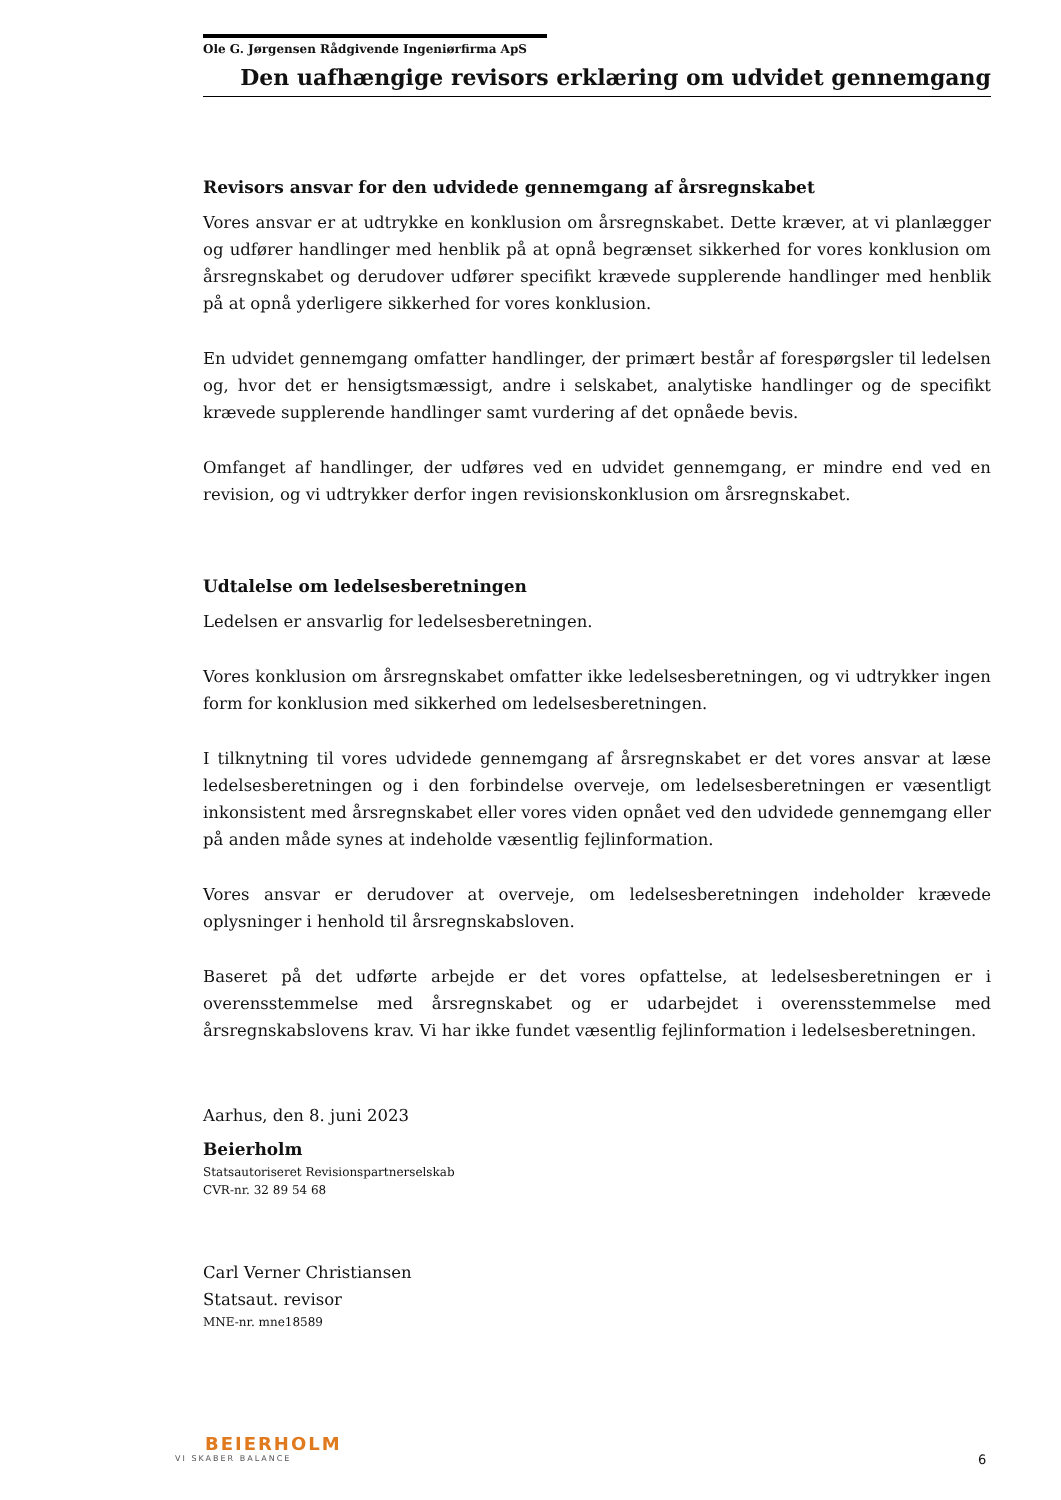Ole G. Jørgensen Rådgivende Ingeniørfirma ApS
Den uafhængige revisors erklæring om udvidet gennemgang
Revisors ansvar for den udvidede gennemgang af årsregnskabet
Vores ansvar er at udtrykke en konklusion om årsregnskabet. Dette kræver, at vi planlægger og udfører handlinger med henblik på at opnå begrænset sikkerhed for vores konklusion om årsregnskabet og derudover udfører specifikt krævede supplerende handlinger med henblik på at opnå yderligere sikkerhed for vores konklusion.
En udvidet gennemgang omfatter handlinger, der primært består af forespørgsler til ledelsen og, hvor det er hensigtsmæssigt, andre i selskabet, analytiske handlinger og de specifikt krævede supplerende handlinger samt vurdering af det opnåede bevis.
Omfanget af handlinger, der udføres ved en udvidet gennemgang, er mindre end ved en revision, og vi udtrykker derfor ingen revisionskonklusion om årsregnskabet.
Udtalelse om ledelsesberetningen
Ledelsen er ansvarlig for ledelsesberetningen.
Vores konklusion om årsregnskabet omfatter ikke ledelsesberetningen, og vi udtrykker ingen form for konklusion med sikkerhed om ledelsesberetningen.
I tilknytning til vores udvidede gennemgang af årsregnskabet er det vores ansvar at læse ledelsesberetningen og i den forbindelse overveje, om ledelsesberetningen er væsentligt inkonsistent med årsregnskabet eller vores viden opnået ved den udvidede gennemgang eller på anden måde synes at indeholde væsentlig fejlinformation.
Vores ansvar er derudover at overveje, om ledelsesberetningen indeholder krævede oplysninger i henhold til årsregnskabsloven.
Baseret på det udførte arbejde er det vores opfattelse, at ledelsesberetningen er i overensstemmelse med årsregnskabet og er udarbejdet i overensstemmelse med årsregnskabslovens krav. Vi har ikke fundet væsentlig fejlinformation i ledelsesberetningen.
Aarhus, den 8. juni 2023
Beierholm
Statsautoriseret Revisionspartnerselskab
CVR-nr. 32 89 54 68
Carl Verner Christiansen
Statsaut. revisor
MNE-nr. mne18589
BEIERHOLM
VI SKABER BALANCE
6